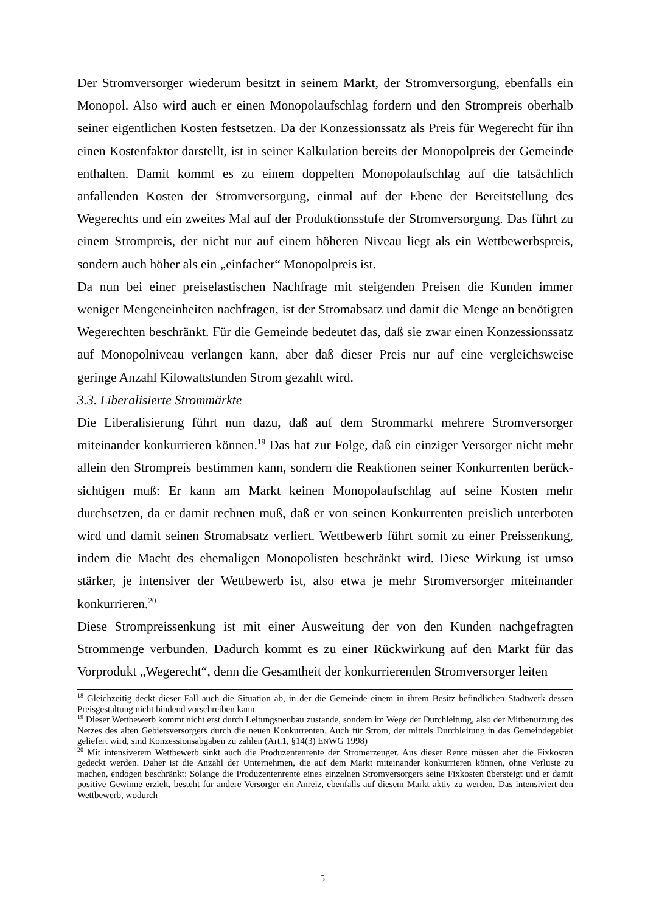Der Stromversorger wiederum besitzt in seinem Markt, der Stromversorgung, ebenfalls ein Monopol. Also wird auch er einen Monopolaufschlag fordern und den Strompreis oberhalb seiner eigentlichen Kosten festsetzen. Da der Konzessionssatz als Preis für Wegerecht für ihn einen Kostenfaktor darstellt, ist in seiner Kalkulation bereits der Monopolpreis der Gemeinde enthalten. Damit kommt es zu einem doppelten Monopolaufschlag auf die tatsächlich anfallenden Kosten der Stromversorgung, einmal auf der Ebene der Bereitstellung des Wegerechts und ein zweites Mal auf der Produktionsstufe der Stromversorgung. Das führt zu einem Strompreis, der nicht nur auf einem höheren Niveau liegt als ein Wettbewerbspreis, sondern auch höher als ein „einfacher“ Monopolpreis ist.
Da nun bei einer preiselastischen Nachfrage mit steigenden Preisen die Kunden immer weniger Mengeneinheiten nachfragen, ist der Stromabsatz und damit die Menge an benötigten Wegerechten beschränkt. Für die Gemeinde bedeutet das, daß sie zwar einen Konzessionssatz auf Monopolniveau verlangen kann, aber daß dieser Preis nur auf eine vergleichsweise geringe Anzahl Kilowattstunden Strom gezahlt wird.
3.3. Liberalisierte Strommärkte
Die Liberalisierung führt nun dazu, daß auf dem Strommarkt mehrere Stromversorger miteinander konkurrieren können.<sup>19</sup> Das hat zur Folge, daß ein einziger Versorger nicht mehr allein den Strompreis bestimmen kann, sondern die Reaktionen seiner Konkurrenten berück-sichtigen muß: Er kann am Markt keinen Monopolaufschlag auf seine Kosten mehr durchsetzen, da er damit rechnen muß, daß er von seinen Konkurrenten preislich unterboten wird und damit seinen Stromabsatz verliert. Wettbewerb führt somit zu einer Preissenkung, indem die Macht des ehemaligen Monopolisten beschränkt wird. Diese Wirkung ist umso stärker, je intensiver der Wettbewerb ist, also etwa je mehr Stromversorger miteinander konkurrieren.<sup>20</sup>
Diese Strompreissenkung ist mit einer Ausweitung der von den Kunden nachgefragten Strommenge verbunden. Dadurch kommt es zu einer Rückwirkung auf den Markt für das Vorprodukt „Wegerecht“, denn die Gesamtheit der konkurrierenden Stromversorger leiten
<sup>18</sup> Gleichzeitig deckt dieser Fall auch die Situation ab, in der die Gemeinde einem in ihrem Besitz befindlichen Stadtwerk dessen Preisgestaltung nicht bindend vorschreiben kann.
<sup>19</sup> Dieser Wettbewerb kommt nicht erst durch Leitungsneubau zustande, sondern im Wege der Durchleitung, also der Mitbenutzung des Netzes des alten Gebietsversorgers durch die neuen Konkurrenten. Auch für Strom, der mittels Durchleitung in das Gemeindegebiet geliefert wird, sind Konzessionsabgaben zu zahlen (Art.1, §14(3) ENWG 1998)
<sup>20</sup> Mit intensiverem Wettbewerb sinkt auch die Produzentenrente der Stromerzeuger. Aus dieser Rente müssen aber die Fixkosten gedeckt werden. Daher ist die Anzahl der Unternehmen, die auf dem Markt miteinander konkurrieren können, ohne Verluste zu machen, endogen beschränkt: Solange die Produzentenrente eines einzelnen Stromversorgers seine Fixkosten übersteigt und er damit positive Gewinne erzielt, besteht für andere Versorger ein Anreiz, ebenfalls auf diesem Markt aktiv zu werden. Das intensiviert den Wettbewerb, wodurch
5